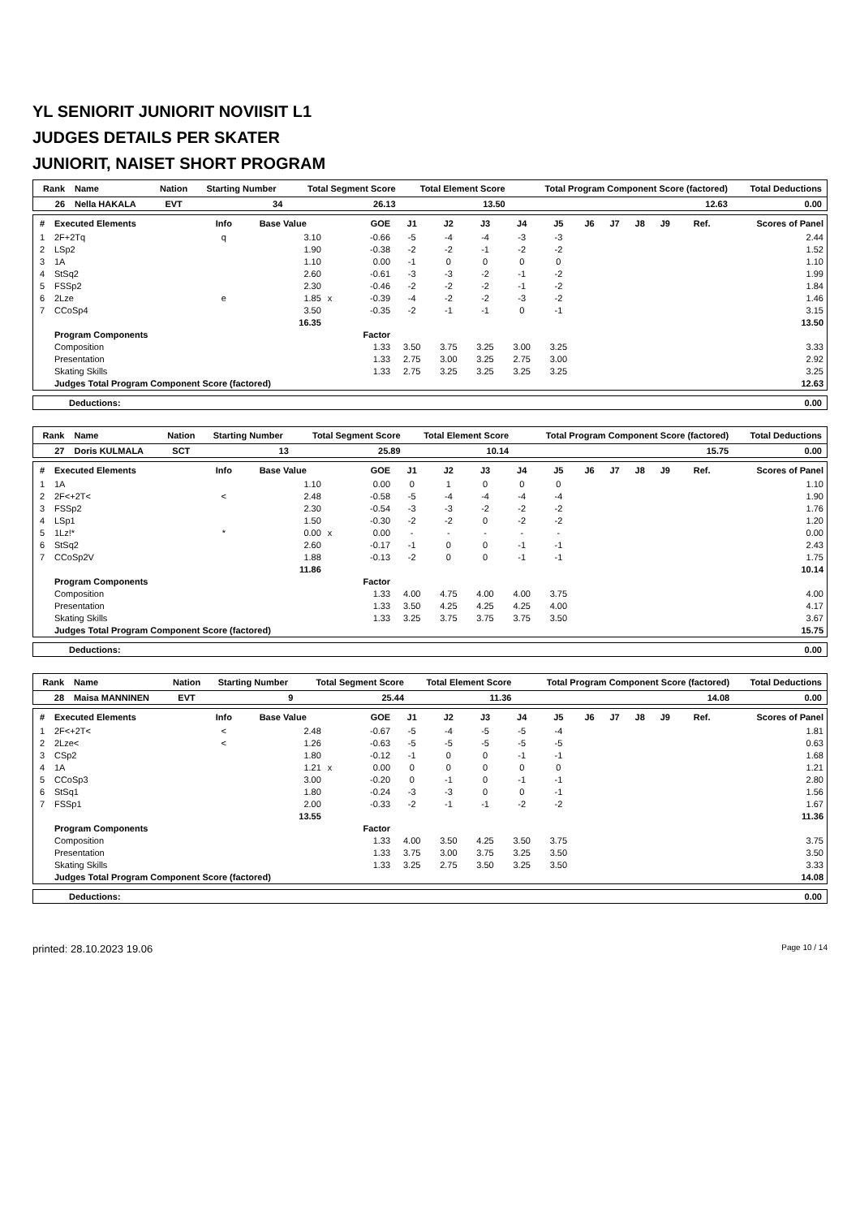YL SENIORIT JUNIORIT NOVIISIT L1
JUDGES DETAILS PER SKATER
JUNIORIT, NAISET SHORT PROGRAM
| Rank | Name | Nation | Starting Number | Total Segment Score | Total Element Score | Total Program Component Score (factored) | Total Deductions |
| --- | --- | --- | --- | --- | --- | --- | --- |
| 26 | Nella HAKALA | EVT | 34 | 26.13 | 13.50 | 12.63 | 0.00 |
| # | Executed Elements | Info | Base Value | | GOE | J1 | J2 | J3 | J4 | J5 | J6 | J7 | J8 | J9 | Ref. | Scores of Panel |
| --- | --- | --- | --- | --- | --- | --- | --- | --- | --- | --- | --- | --- | --- | --- | --- | --- |
| 1 | 2F+2Tq | q | 3.10 | | -0.66 | -5 | -4 | -4 | -3 | -3 | | | | | | 2.44 |
| 2 | LSp2 | | 1.90 | | -0.38 | -2 | -2 | -1 | -2 | -2 | | | | | | 1.52 |
| 3 | 1A | | 1.10 | | 0.00 | -1 | 0 | 0 | 0 | 0 | | | | | | 1.10 |
| 4 | StSq2 | | 2.60 | | -0.61 | -3 | -3 | -2 | -1 | -2 | | | | | | 1.99 |
| 5 | FSSp2 | | 2.30 | | -0.46 | -2 | -2 | -2 | -1 | -2 | | | | | | 1.84 |
| 6 | 2Lze | e | 1.85 | x | -0.39 | -4 | -2 | -2 | -3 | -2 | | | | | | 1.46 |
| 7 | CCoSp4 | | 3.50 | | -0.35 | -2 | -1 | -1 | 0 | -1 | | | | | | 3.15 |
| | | | 16.35 | | | | | | | | | | | | | 13.50 |
| | Program Components | | | | Factor | | | | | | | | | | | |
| | Composition | | | | 1.33 | 3.50 | 3.75 | 3.25 | 3.00 | 3.25 | | | | | | 3.33 |
| | Presentation | | | | 1.33 | 2.75 | 3.00 | 3.25 | 2.75 | 3.00 | | | | | | 2.92 |
| | Skating Skills | | | | 1.33 | 2.75 | 3.25 | 3.25 | 3.25 | 3.25 | | | | | | 3.25 |
| | Judges Total Program Component Score (factored) | | | | | | | | | | | | | | | 12.63 |
| Deductions: | 0.00 |
| Rank | Name | Nation | Starting Number | Total Segment Score | Total Element Score | Total Program Component Score (factored) | Total Deductions |
| --- | --- | --- | --- | --- | --- | --- | --- |
| 27 | Doris KULMALA | SCT | 13 | 25.89 | 10.14 | 15.75 | 0.00 |
| # | Executed Elements | Info | Base Value | | GOE | J1 | J2 | J3 | J4 | J5 | J6 | J7 | J8 | J9 | Ref. | Scores of Panel |
| --- | --- | --- | --- | --- | --- | --- | --- | --- | --- | --- | --- | --- | --- | --- | --- | --- |
| 1 | 1A | | 1.10 | | 0.00 | 0 | 1 | 0 | 0 | 0 | | | | | | 1.10 |
| 2 | 2F<+2T< | < | 2.48 | | -0.58 | -5 | -4 | -4 | -4 | -4 | | | | | | 1.90 |
| 3 | FSSp2 | | 2.30 | | -0.54 | -3 | -3 | -2 | -2 | -2 | | | | | | 1.76 |
| 4 | LSp1 | | 1.50 | | -0.30 | -2 | -2 | 0 | -2 | -2 | | | | | | 1.20 |
| 5 | 1Lz!* | * | 0.00 | x | 0.00 | - | - | - | - | - | | | | | | 0.00 |
| 6 | StSq2 | | 2.60 | | -0.17 | -1 | 0 | 0 | -1 | -1 | | | | | | 2.43 |
| 7 | CCoSp2V | | 1.88 | | -0.13 | -2 | 0 | 0 | -1 | -1 | | | | | | 1.75 |
| | | | 11.86 | | | | | | | | | | | | | 10.14 |
| | Program Components | | | | Factor | | | | | | | | | | | |
| | Composition | | | | 1.33 | 4.00 | 4.75 | 4.00 | 4.00 | 3.75 | | | | | | 4.00 |
| | Presentation | | | | 1.33 | 3.50 | 4.25 | 4.25 | 4.25 | 4.00 | | | | | | 4.17 |
| | Skating Skills | | | | 1.33 | 3.25 | 3.75 | 3.75 | 3.75 | 3.50 | | | | | | 3.67 |
| | Judges Total Program Component Score (factored) | | | | | | | | | | | | | | | 15.75 |
| Deductions: | 0.00 |
| Rank | Name | Nation | Starting Number | Total Segment Score | Total Element Score | Total Program Component Score (factored) | Total Deductions |
| --- | --- | --- | --- | --- | --- | --- | --- |
| 28 | Maisa MANNINEN | EVT | 9 | 25.44 | 11.36 | 14.08 | 0.00 |
| # | Executed Elements | Info | Base Value | | GOE | J1 | J2 | J3 | J4 | J5 | J6 | J7 | J8 | J9 | Ref. | Scores of Panel |
| --- | --- | --- | --- | --- | --- | --- | --- | --- | --- | --- | --- | --- | --- | --- | --- | --- |
| 1 | 2F<+2T< | < | 2.48 | | -0.67 | -5 | -4 | -5 | -5 | -4 | | | | | | 1.81 |
| 2 | 2Lze< | < | 1.26 | | -0.63 | -5 | -5 | -5 | -5 | -5 | | | | | | 0.63 |
| 3 | CSp2 | | 1.80 | | -0.12 | -1 | 0 | 0 | -1 | -1 | | | | | | 1.68 |
| 4 | 1A | | 1.21 | x | 0.00 | 0 | 0 | 0 | 0 | 0 | | | | | | 1.21 |
| 5 | CCoSp3 | | 3.00 | | -0.20 | 0 | -1 | 0 | -1 | -1 | | | | | | 2.80 |
| 6 | StSq1 | | 1.80 | | -0.24 | -3 | -3 | 0 | 0 | -1 | | | | | | 1.56 |
| 7 | FSSp1 | | 2.00 | | -0.33 | -2 | -1 | -1 | -2 | -2 | | | | | | 1.67 |
| | | | 13.55 | | | | | | | | | | | | | 11.36 |
| | Program Components | | | | Factor | | | | | | | | | | | |
| | Composition | | | | 1.33 | 4.00 | 3.50 | 4.25 | 3.50 | 3.75 | | | | | | 3.75 |
| | Presentation | | | | 1.33 | 3.75 | 3.00 | 3.75 | 3.25 | 3.50 | | | | | | 3.50 |
| | Skating Skills | | | | 1.33 | 3.25 | 2.75 | 3.50 | 3.25 | 3.50 | | | | | | 3.33 |
| | Judges Total Program Component Score (factored) | | | | | | | | | | | | | | | 14.08 |
| Deductions: | 0.00 |
printed: 28.10.2023 19.06 Page 10 / 14